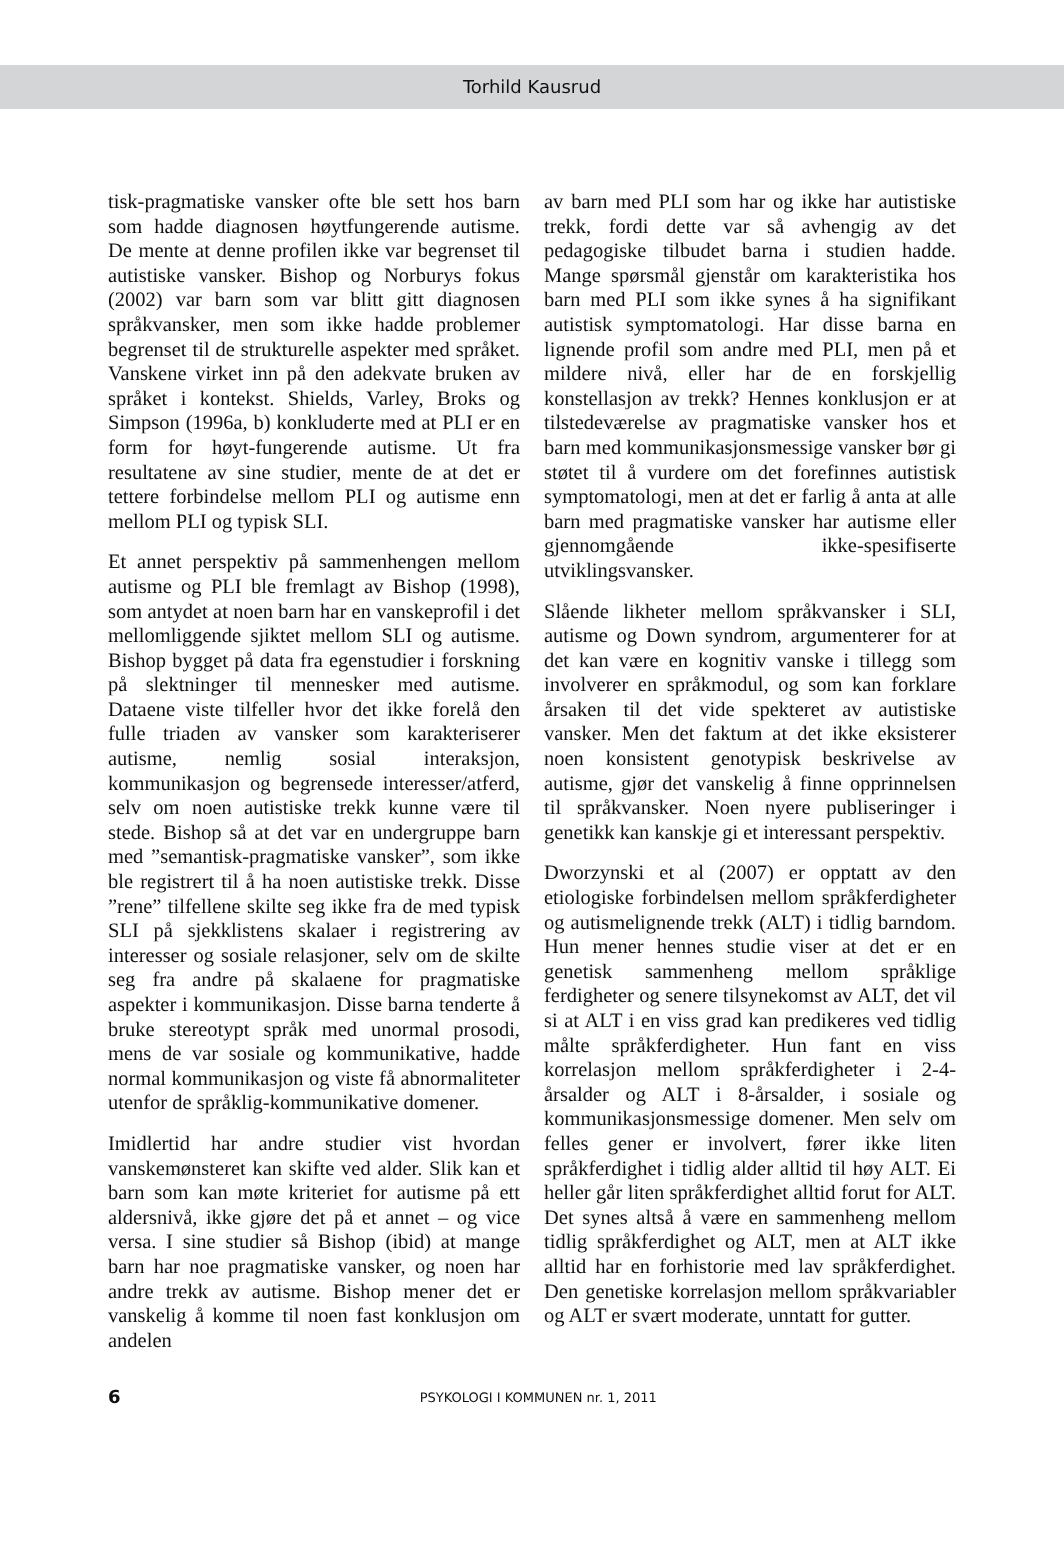Torhild Kausrud
tisk-pragmatiske vansker ofte ble sett hos barn som hadde diagnosen høytfungerende autisme. De mente at denne profilen ikke var begrenset til autistiske vansker. Bishop og Norburys fokus (2002) var barn som var blitt gitt diagnosen språkvansker, men som ikke hadde problemer begrenset til de strukturelle aspekter med språket. Vanskene virket inn på den adekvate bruken av språket i kontekst. Shields, Varley, Broks og Simpson (1996a, b) konkluderte med at PLI er en form for høyt-fungerende autisme. Ut fra resultatene av sine studier, mente de at det er tettere forbindelse mellom PLI og autisme enn mellom PLI og typisk SLI.
Et annet perspektiv på sammenhengen mellom autisme og PLI ble fremlagt av Bishop (1998), som antydet at noen barn har en vanskeprofil i det mellomliggende sjiktet mellom SLI og autisme. Bishop bygget på data fra egenstudier i forskning på slektninger til mennesker med autisme. Dataene viste tilfeller hvor det ikke forelå den fulle triaden av vansker som karakteriserer autisme, nemlig sosial interaksjon, kommunikasjon og begrensede interesser/atferd, selv om noen autistiske trekk kunne være til stede. Bishop så at det var en undergruppe barn med ”semantisk-pragmatiske vansker”, som ikke ble registrert til å ha noen autistiske trekk. Disse ”rene” tilfellene skilte seg ikke fra de med typisk SLI på sjekklistens skalaer i registrering av interesser og sosiale relasjoner, selv om de skilte seg fra andre på skalaene for pragmatiske aspekter i kommunikasjon. Disse barna tenderte å bruke stereotypt språk med unormal prosodi, mens de var sosiale og kommunikative, hadde normal kommunikasjon og viste få abnormaliteter utenfor de språklig-kommunikative domener.
Imidlertid har andre studier vist hvordan vanskemønsteret kan skifte ved alder. Slik kan et barn som kan møte kriteriet for autisme på ett aldersnivå, ikke gjøre det på et annet – og vice versa. I sine studier så Bishop (ibid) at mange barn har noe pragmatiske vansker, og noen har andre trekk av autisme. Bishop mener det er vanskelig å komme til noen fast konklusjon om andelen
av barn med PLI som har og ikke har autistiske trekk, fordi dette var så avhengig av det pedagogiske tilbudet barna i studien hadde. Mange spørsmål gjenstår om karakteristika hos barn med PLI som ikke synes å ha signifikant autistisk symptomatologi. Har disse barna en lignende profil som andre med PLI, men på et mildere nivå, eller har de en forskjellig konstellasjon av trekk? Hennes konklusjon er at tilstedeværelse av pragmatiske vansker hos et barn med kommunikasjonsmessige vansker bør gi støtet til å vurdere om det forefinnes autistisk symptomatologi, men at det er farlig å anta at alle barn med pragmatiske vansker har autisme eller gjennomgående ikke-spesifiserte utviklingsvansker.
Slående likheter mellom språkvansker i SLI, autisme og Down syndrom, argumenterer for at det kan være en kognitiv vanske i tillegg som involverer en språkmodul, og som kan forklare årsaken til det vide spekteret av autistiske vansker. Men det faktum at det ikke eksisterer noen konsistent genotypisk beskrivelse av autisme, gjør det vanskelig å finne opprinnelsen til språkvansker. Noen nyere publiseringer i genetikk kan kanskje gi et interessant perspektiv.
Dworzynski et al (2007) er opptatt av den etiologiske forbindelsen mellom språkferdigheter og autismelignende trekk (ALT) i tidlig barndom. Hun mener hennes studie viser at det er en genetisk sammenheng mellom språklige ferdigheter og senere tilsynekomst av ALT, det vil si at ALT i en viss grad kan predikeres ved tidlig målte språkferdigheter. Hun fant en viss korrelasjon mellom språkferdigheter i 2-4-årsalder og ALT i 8-årsalder, i sosiale og kommunikasjonsmessige domener. Men selv om felles gener er involvert, fører ikke liten språkferdighet i tidlig alder alltid til høy ALT. Ei heller går liten språkferdighet alltid forut for ALT. Det synes altså å være en sammenheng mellom tidlig språkferdighet og ALT, men at ALT ikke alltid har en forhistorie med lav språkferdighet. Den genetiske korrelasjon mellom språkvariabler og ALT er svært moderate, unntatt for gutter.
6
PSYKOLOGI I KOMMUNEN nr. 1, 2011